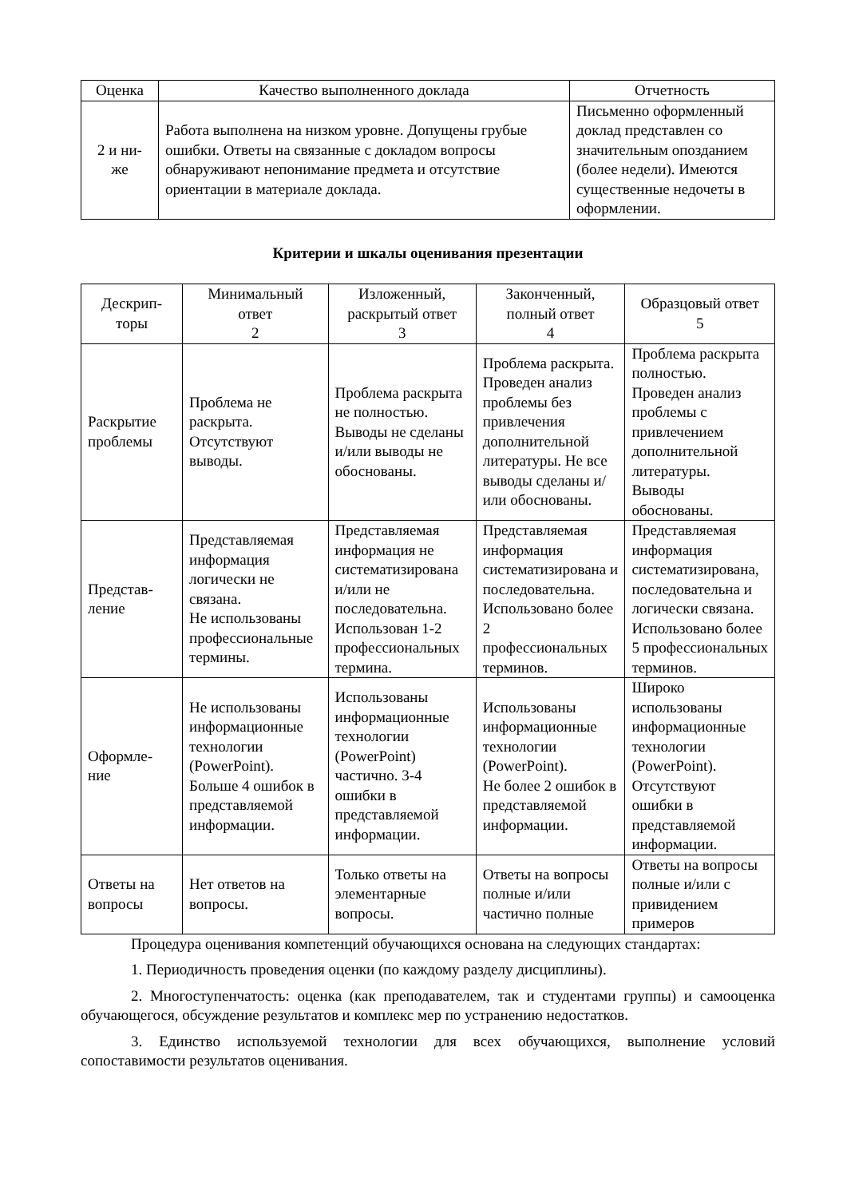| Оценка | Качество выполненного доклада | Отчетность |
| --- | --- | --- |
| 2 и ни- же | Работа выполнена на низком уровне. Допущены грубые ошибки. Ответы на связанные с докладом вопросы обнаруживают непонимание предмета и отсутствие ориентации в материале доклада. | Письменно оформленный доклад представлен со значительным опозданием (более недели). Имеются существенные недочеты в оформлении. |
Критерии и шкалы оценивания презентации
| Дескрип- торы | Минимальный ответ 2 | Изложенный, раскрытый ответ 3 | Законченный, полный ответ 4 | Образцовый ответ 5 |
| --- | --- | --- | --- | --- |
| Раскрытие проблемы | Проблема не раскрыта. Отсутствуют выводы. | Проблема раскрыта не полностью. Выводы не сделаны и/или выводы не обоснованы. | Проблема раскрыта. Проведен анализ проблемы без привлечения дополнительной литературы. Не все выводы сделаны и/или обоснованы. | Проблема раскрыта полностью. Проведен анализ проблемы с привлечением дополнительной литературы. Выводы обоснованы. |
| Представ- ление | Представляемая информация логически не связана. Не использованы профессиональные термины. | Представляемая информация не систематизирована и/или не последовательна. Использован 1-2 профессиональных термина. | Представляемая информация систематизирована и последовательна. Использовано более 2 профессиональных терминов. | Представляемая информация систематизирована, последовательна и логически связана. Использовано более 5 профессиональных терминов. |
| Оформле- ние | Не использованы информационные технологии (PowerPoint). Больше 4 ошибок в представляемой информации. | Использованы информационные технологии (PowerPoint) частично. 3-4 ошибки в представляемой информации. | Использованы информационные технологии (PowerPoint). Не более 2 ошибок в представляемой информации. | Широко использованы информационные технологии (PowerPoint). Отсутствуют ошибки в представляемой информации. |
| Ответы на вопросы | Нет ответов на вопросы. | Только ответы на элементарные вопросы. | Ответы на вопросы полные и/или частично полные | Ответы на вопросы полные и/или с привидением примеров |
Процедура оценивания компетенций обучающихся основана на следующих стандартах:
1. Периодичность проведения оценки (по каждому разделу дисциплины).
2. Многоступенчатость: оценка (как преподавателем, так и студентами группы) и самооценка обучающегося, обсуждение результатов и комплекс мер по устранению недостатков.
3. Единство используемой технологии для всех обучающихся, выполнение условий сопоставимости результатов оценивания.